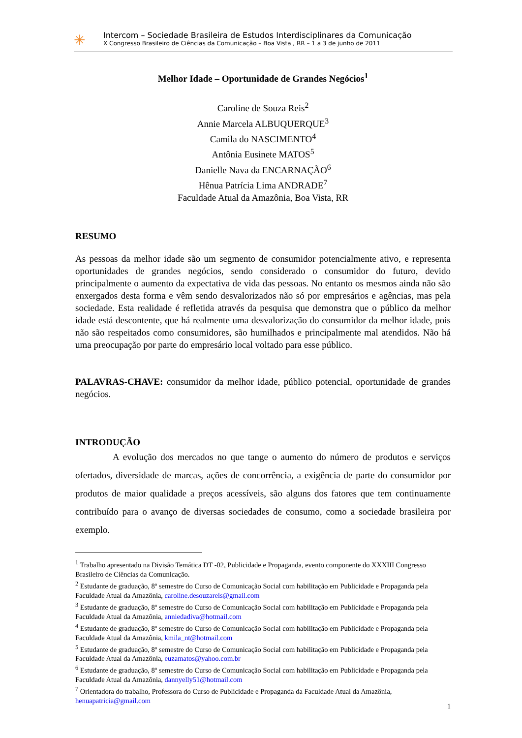✳
Intercom – Sociedade Brasileira de Estudos Interdisciplinares da Comunicação
X Congresso Brasileiro de Ciências da Comunicação – Boa Vista , RR – 1 a 3 de junho de 2011
Melhor Idade – Oportunidade de Grandes Negócios<sup>1</sup>
Caroline de Souza Reis<sup>2</sup>
Annie Marcela ALBUQUERQUE<sup>3</sup>
Camila do NASCIMENTO<sup>4</sup>
Antônia Eusinete MATOS<sup>5</sup>
Danielle Nava da ENCARNAÇÃO<sup>6</sup>
Hênua Patrícia Lima ANDRADE<sup>7</sup>
Faculdade Atual da Amazônia, Boa Vista, RR
RESUMO
As pessoas da melhor idade são um segmento de consumidor potencialmente ativo, e representa oportunidades de grandes negócios, sendo considerado o consumidor do futuro, devido principalmente o aumento da expectativa de vida das pessoas. No entanto os mesmos ainda não são enxergados desta forma e vêm sendo desvalorizados não só por empresários e agências, mas pela sociedade. Esta realidade é refletida através da pesquisa que demonstra que o público da melhor idade está descontente, que há realmente uma desvalorização do consumidor da melhor idade, pois não são respeitados como consumidores, são humilhados e principalmente mal atendidos. Não há uma preocupação por parte do empresário local voltado para esse público.
PALAVRAS-CHAVE: consumidor da melhor idade, público potencial, oportunidade de grandes negócios.
INTRODUÇÃO
A evolução dos mercados no que tange o aumento do número de produtos e serviços ofertados, diversidade de marcas, ações de concorrência, a exigência de parte do consumidor por produtos de maior qualidade a preços acessíveis, são alguns dos fatores que tem continuamente contribuído para o avanço de diversas sociedades de consumo, como a sociedade brasileira por exemplo.
<sup>1</sup> Trabalho apresentado na Divisão Temática DT -02, Publicidade e Propaganda, evento componente do XXXIII Congresso Brasileiro de Ciências da Comunicação.
<sup>2</sup> Estudante de graduação, 8º semestre do Curso de Comunicação Social com habilitação em Publicidade e Propaganda pela Faculdade Atual da Amazônia, caroline.desouzareis@gmail.com
<sup>3</sup> Estudante de graduação, 8º semestre do Curso de Comunicação Social com habilitação em Publicidade e Propaganda pela Faculdade Atual da Amazônia, anniedadiva@hotmail.com
<sup>4</sup> Estudante de graduação, 8º semestre do Curso de Comunicação Social com habilitação em Publicidade e Propaganda pela Faculdade Atual da Amazônia, kmila_nt@hotmail.com
<sup>5</sup> Estudante de graduação, 8º semestre do Curso de Comunicação Social com habilitação em Publicidade e Propaganda pela Faculdade Atual da Amazônia, euzamatos@yahoo.com.br
<sup>6</sup> Estudante de graduação, 8º semestre do Curso de Comunicação Social com habilitação em Publicidade e Propaganda pela Faculdade Atual da Amazônia, dannyelly51@hotmail.com
<sup>7</sup> Orientadora do trabalho, Professora do Curso de Publicidade e Propaganda da Faculdade Atual da Amazônia, henuapatricia@gmail.com
1